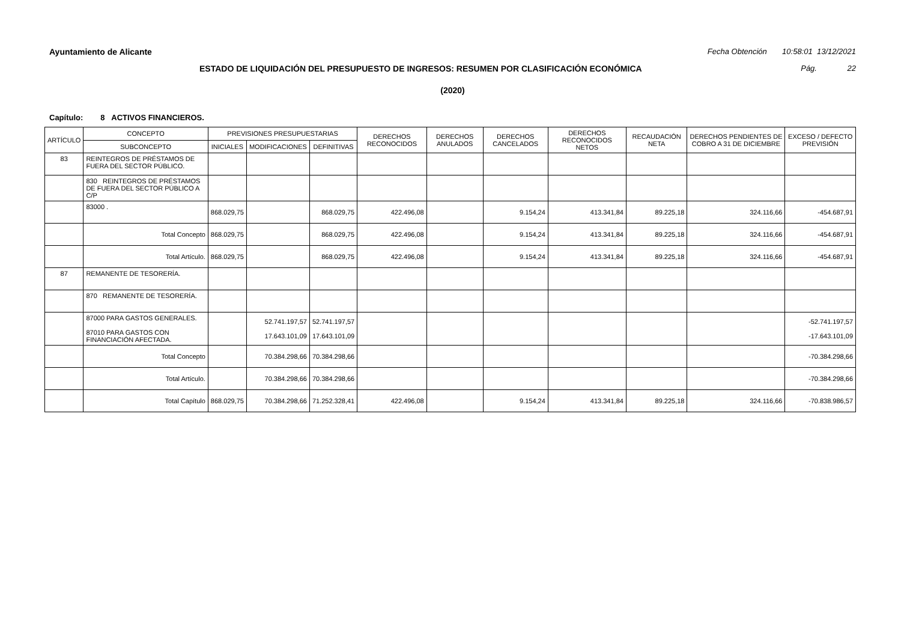Ayuntamiento de Alicante Fecha Obtención 10:58:01 13/12/2021
ESTADO DE LIQUIDACIÓN DEL PRESUPUESTO DE INGRESOS: RESUMEN POR CLASIFICACIÓN ECONÓMICA Pág. 22
(2020)
Capítulo: 8 ACTIVOS FINANCIEROS.
| ARTÍCULO | CONCEPTO | PREVISIONES PRESUPUESTARIAS | | | DERECHOS RECONOCIDOS | DERECHOS ANULADOS | DERECHOS CANCELADOS | DERECHOS RECONOCIDOS NETOS | RECAUDACIÓN NETA | DERECHOS PENDIENTES DE COBRO A 31 DE DICIEMBRE | EXCESO / DEFECTO PREVISIÓN |
| --- | --- | --- | --- | --- | --- | --- | --- | --- | --- | --- | --- |
| | SUBCONCEPTO | INICIALES | MODIFICACIONES | DEFINITIVAS | | | | | | | |
| 83 | REINTEGROS DE PRÉSTAMOS DE FUERA DEL SECTOR PÚBLICO. | | | | | | | | | | |
| | 830 REINTEGROS DE PRÉSTAMOS DE FUERA DEL SECTOR PÚBLICO A C/P | | | | | | | | | | |
| | 83000 . | 868.029,75 | | 868.029,75 | 422.496,08 | | 9.154,24 | 413.341,84 | 89.225,18 | 324.116,66 | -454.687,91 |
| | Total Concepto | 868.029,75 | | 868.029,75 | 422.496,08 | | 9.154,24 | 413.341,84 | 89.225,18 | 324.116,66 | -454.687,91 |
| | Total Artículo. | 868.029,75 | | 868.029,75 | 422.496,08 | | 9.154,24 | 413.341,84 | 89.225,18 | 324.116,66 | -454.687,91 |
| 87 | REMANENTE DE TESORERÍA. | | | | | | | | | | |
| | 870 REMANENTE DE TESORERÍA. | | | | | | | | | | |
| | 87000 PARA GASTOS GENERALES. 87010 PARA GASTOS CON FINANCIACIÓN AFECTADA. | | 52.741.197,57 17.643.101,09 | 52.741.197,57 17.643.101,09 | | | | | | | -52.741.197,57 -17.643.101,09 |
| | Total Concepto | | 70.384.298,66 | 70.384.298,66 | | | | | | | -70.384.298,66 |
| | Total Artículo. | | 70.384.298,66 | 70.384.298,66 | | | | | | | -70.384.298,66 |
| | Total Capítulo | 868.029,75 | 70.384.298,66 | 71.252.328,41 | 422.496,08 | | 9.154,24 | 413.341,84 | 89.225,18 | 324.116,66 | -70.838.986,57 |